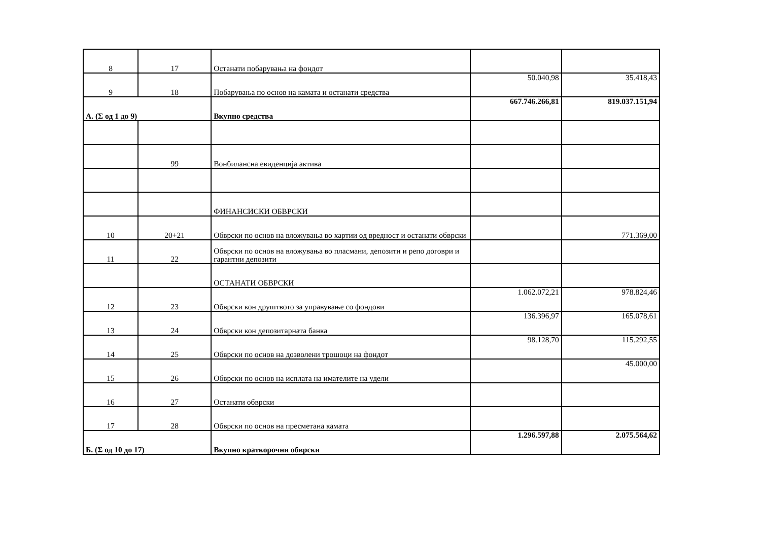| 8 | 17 | Останати побарувања на фондот | | |
| 9 | 18 | Побарувања по основ на камата и останати средства | 50.040,98 | 35.418,43 |
| А. (Σ од 1 до 9) | | Вкупно средства | 667.746.266,81 | 819.037.151,94 |
| | 99 | Вонбилансна евиденција актива | | |
| | | ФИНАНСИСКИ ОБВРСКИ | | |
| 10 | 20+21 | Обврски по основ на вложувања во хартии од вредност и останати обврски | | 771.369,00 |
| 11 | 22 | Обврски по основ на вложувања во пласмани, депозити и репо договри и гарантни депозити | | |
| | | ОСТАНАТИ ОБВРСКИ | | |
| 12 | 23 | Обврски кон друштвото за управување со фондови | 1.062.072,21 | 978.824,46 |
| 13 | 24 | Обврски кон депозитарната банка | 136.396,97 | 165.078,61 |
| 14 | 25 | Обврски по основ на дозволени трошоци на фондот | 98.128,70 | 115.292,55 |
| 15 | 26 | Обврски по основ на исплата на имателите на удели | | 45.000,00 |
| 16 | 27 | Останати обврски | | |
| 17 | 28 | Обврски по основ на пресметана камата | | |
| Б. (Σ од 10 до 17) | | Вкупно краткорочни обврски | 1.296.597,88 | 2.075.564,62 |